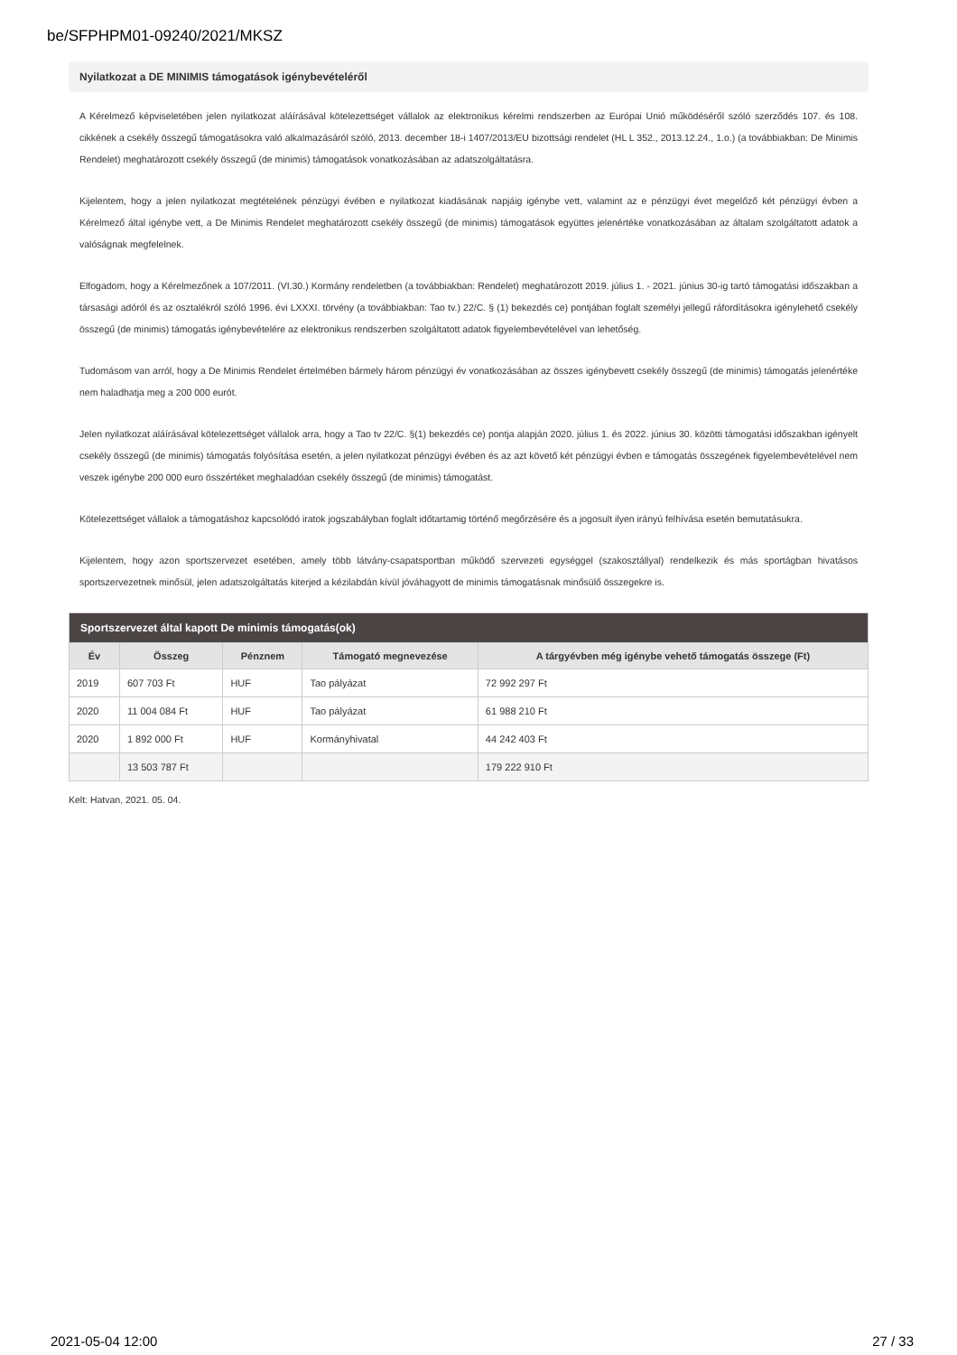be/SFPHPM01-09240/2021/MKSZ
Nyilatkozat a DE MINIMIS támogatások igénybevételéről
A Kérelmező képviseletében jelen nyilatkozat aláírásával kötelezettséget vállalok az elektronikus kérelmi rendszerben az Európai Unió működéséről szóló szerződés 107. és 108. cikkének a csekély összegű támogatásokra való alkalmazásáról szóló, 2013. december 18-i 1407/2013/EU bizottsági rendelet (HL L 352., 2013.12.24., 1.o.) (a továbbiakban: De Minimis Rendelet) meghatározott csekély összegű (de minimis) támogatások vonatkozásában az adatszolgáltatásra.
Kijelentem, hogy a jelen nyilatkozat megtételének pénzügyi évében e nyilatkozat kiadásának napjáig igénybe vett, valamint az e pénzügyi évet megelőző két pénzügyi évben a Kérelmező által igénybe vett, a De Minimis Rendelet meghatározott csekély összegű (de minimis) támogatások együttes jelenértéke vonatkozásában az általam szolgáltatott adatok a valóságnak megfelelnek.
Elfogadom, hogy a Kérelmezőnek a 107/2011. (VI.30.) Kormány rendeletben (a továbbiakban: Rendelet) meghatározott 2019. július 1. - 2021. június 30-ig tartó támogatási időszakban a társasági adóról és az osztalékról szóló 1996. évi LXXXI. törvény (a továbbiakban: Tao tv.) 22/C. § (1) bekezdés ce) pontjában foglalt személyi jellegű ráfordításokra igénylehető csekély összegű (de minimis) támogatás igénybevételére az elektronikus rendszerben szolgáltatott adatok figyelembevételével van lehetőség.
Tudomásom van arról, hogy a De Minimis Rendelet értelmében bármely három pénzügyi év vonatkozásában az összes igénybevett csekély összegű (de minimis) támogatás jelenértéke nem haladhatja meg a 200 000 eurót.
Jelen nyilatkozat aláírásával kötelezettséget vállalok arra, hogy a Tao tv 22/C. §(1) bekezdés ce) pontja alapján 2020. július 1. és 2022. június 30. közötti támogatási időszakban igényelt csekély összegű (de minimis) támogatás folyósítása esetén, a jelen nyilatkozat pénzügyi évében és az azt követő két pénzügyi évben e támogatás összegének figyelembevételével nem veszek igénybe 200 000 euro összértéket meghaladóan csekély összegű (de minimis) támogatást.
Kötelezettséget vállalok a támogatáshoz kapcsolódó iratok jogszabályban foglalt időtartamig történő megőrzésére és a jogosult ilyen irányú felhívása esetén bemutatásukra.
Kijelentem, hogy azon sportszervezet esetében, amely több látvány-csapatsportban működő szervezeti egységgel (szakosztállyal) rendelkezik és más sportágban hivatásos sportszervezetnek minősül, jelen adatszolgáltatás kiterjed a kézilabdán kívül jóváhagyott de minimis támogatásnak minősülő összegekre is.
| Sportszervezet által kapott De minimis támogatás(ok) | | | | |
| --- | --- | --- | --- | --- |
| Év | Összeg | Pénznem | Támogató megnevezése | A tárgyévben még igénybe vehető támogatás összege (Ft) |
| 2019 | 607 703 Ft | HUF | Tao pályázat | 72 992 297 Ft |
| 2020 | 11 004 084 Ft | HUF | Tao pályázat | 61 988 210 Ft |
| 2020 | 1 892 000 Ft | HUF | Kormányhivatal | 44 242 403 Ft |
| | 13 503 787 Ft | | | 179 222 910 Ft |
Kelt: Hatvan, 2021. 05. 04.
2021-05-04 12:00 27 / 33